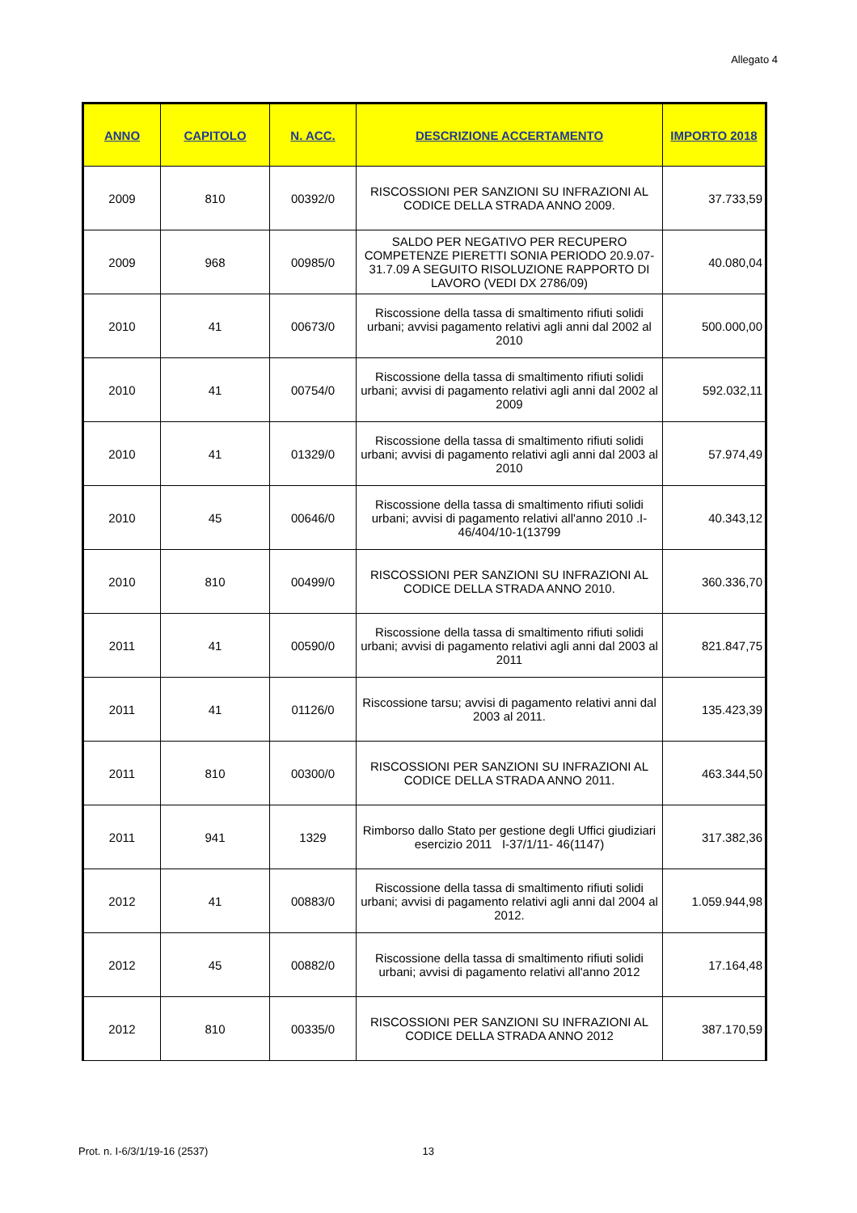Allegato 4
| ANNO | CAPITOLO | N. ACC. | DESCRIZIONE ACCERTAMENTO | IMPORTO 2018 |
| --- | --- | --- | --- | --- |
| 2009 | 810 | 00392/0 | RISCOSSIONI PER SANZIONI SU INFRAZIONI AL CODICE DELLA STRADA ANNO 2009. | 37.733,59 |
| 2009 | 968 | 00985/0 | SALDO PER NEGATIVO PER RECUPERO COMPETENZE PIERETTI SONIA PERIODO 20.9.07-31.7.09 A SEGUITO RISOLUZIONE RAPPORTO DI LAVORO (VEDI DX 2786/09) | 40.080,04 |
| 2010 | 41 | 00673/0 | Riscossione della tassa di smaltimento rifiuti solidi urbani; avvisi pagamento relativi agli anni dal 2002 al 2010 | 500.000,00 |
| 2010 | 41 | 00754/0 | Riscossione della tassa di smaltimento rifiuti solidi urbani; avvisi di pagamento relativi agli anni dal 2002 al 2009 | 592.032,11 |
| 2010 | 41 | 01329/0 | Riscossione della tassa di smaltimento rifiuti solidi urbani; avvisi di pagamento relativi agli anni dal 2003 al 2010 | 57.974,49 |
| 2010 | 45 | 00646/0 | Riscossione della tassa di smaltimento rifiuti solidi urbani; avvisi di pagamento relativi all'anno 2010 .I-46/404/10-1(13799 | 40.343,12 |
| 2010 | 810 | 00499/0 | RISCOSSIONI PER SANZIONI SU INFRAZIONI AL CODICE DELLA STRADA ANNO 2010. | 360.336,70 |
| 2011 | 41 | 00590/0 | Riscossione della tassa di smaltimento rifiuti solidi urbani; avvisi di pagamento relativi agli anni dal 2003 al 2011 | 821.847,75 |
| 2011 | 41 | 01126/0 | Riscossione tarsu; avvisi di pagamento relativi anni dal 2003 al 2011. | 135.423,39 |
| 2011 | 810 | 00300/0 | RISCOSSIONI PER SANZIONI SU INFRAZIONI AL CODICE DELLA STRADA ANNO 2011. | 463.344,50 |
| 2011 | 941 | 1329 | Rimborso dallo Stato per gestione degli Uffici giudiziari esercizio 2011 I-37/1/11- 46(1147) | 317.382,36 |
| 2012 | 41 | 00883/0 | Riscossione della tassa di smaltimento rifiuti solidi urbani; avvisi di pagamento relativi agli anni dal 2004 al 2012. | 1.059.944,98 |
| 2012 | 45 | 00882/0 | Riscossione della tassa di smaltimento rifiuti solidi urbani; avvisi di pagamento relativi all'anno 2012 | 17.164,48 |
| 2012 | 810 | 00335/0 | RISCOSSIONI PER SANZIONI SU INFRAZIONI AL CODICE DELLA STRADA ANNO 2012 | 387.170,59 |
Prot. n. I-6/3/1/19-16 (2537) 13